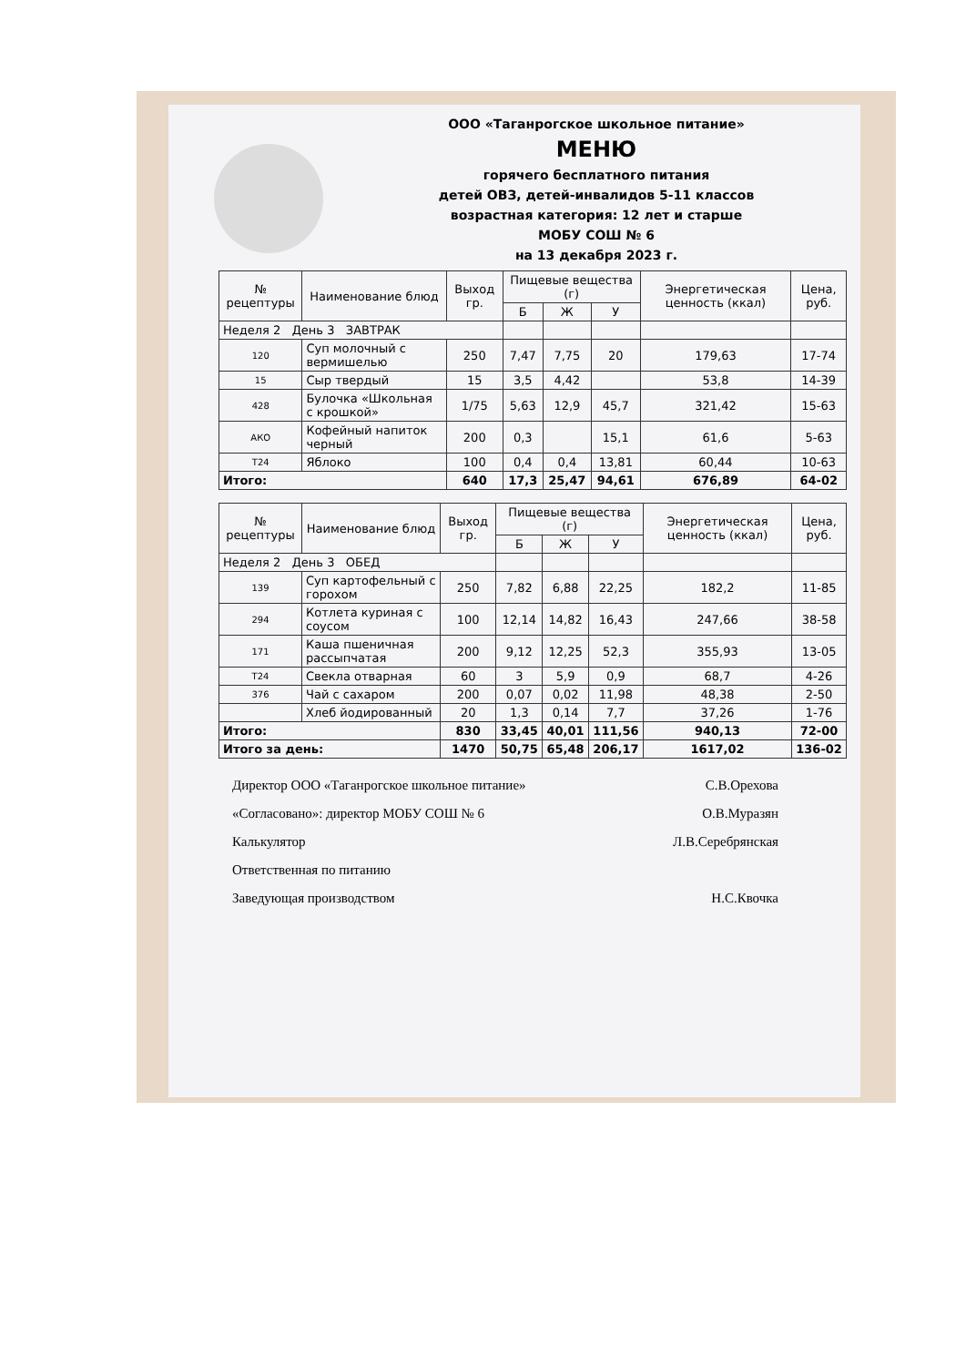ООО «Таганрогское школьное питание»
МЕНЮ
горячего бесплатного питания
детей ОВЗ, детей-инвалидов 5-11 классов
возрастная категория: 12 лет и старше
МОБУ СОШ № 6
на 13 декабря 2023 г.
| № рецептуры | Наименование блюд | Выход гр. | Пищевые вещества (г) | | | Энергетическая ценность (ккал) | Цена, руб. |
| --- | --- | --- | --- | --- | --- | --- | --- |
| | | | Б | Ж | У | | |
| Неделя 2 День 3 ЗАВТРАК | | | | | | | |
| 120 | Суп молочный с вермишелью | 250 | 7,47 | 7,75 | 20 | 179,63 | 17-74 |
| 15 | Сыр твердый | 15 | 3,5 | 4,42 | | 53,8 | 14-39 |
| 428 | Булочка «Школьная с крошкой» | 1/75 | 5,63 | 12,9 | 45,7 | 321,42 | 15-63 |
| АКО | Кофейный напиток черный | 200 | 0,3 | | 15,1 | 61,6 | 5-63 |
| Т24 | Яблоко | 100 | 0,4 | 0,4 | 13,81 | 60,44 | 10-63 |
| Итого: | | 640 | 17,3 | 25,47 | 94,61 | 676,89 | 64-02 |
| № рецептуры | Наименование блюд | Выход гр. | Пищевые вещества (г) | | | Энергетическая ценность (ккал) | Цена, руб. |
| --- | --- | --- | --- | --- | --- | --- | --- |
| | | | Б | Ж | У | | |
| Неделя 2 День 3 ОБЕД | | | | | | | |
| 139 | Суп картофельный с горохом | 250 | 7,82 | 6,88 | 22,25 | 182,2 | 11-85 |
| 294 | Котлета куриная с соусом | 100 | 12,14 | 14,82 | 16,43 | 247,66 | 38-58 |
| 171 | Каша пшеничная рассыпчатая | 200 | 9,12 | 12,25 | 52,3 | 355,93 | 13-05 |
| Т24 | Свекла отварная | 60 | 3 | 5,9 | 0,9 | 68,7 | 4-26 |
| 376 | Чай с сахаром | 200 | 0,07 | 0,02 | 11,98 | 48,38 | 2-50 |
| | Хлеб йодированный | 20 | 1,3 | 0,14 | 7,7 | 37,26 | 1-76 |
| Итого: | | 830 | 33,45 | 40,01 | 111,56 | 940,13 | 72-00 |
| Итого за день: | | 1470 | 50,75 | 65,48 | 206,17 | 1617,02 | 136-02 |
Директор ООО «Таганрогское школьное питание» С.В.Орехова
«Согласовано»: директор МОБУ СОШ № 6 О.В.Муразян
Калькулятор Л.В.Серебрянская
Ответственная по питанию
Заведующая производством Н.С.Квочка